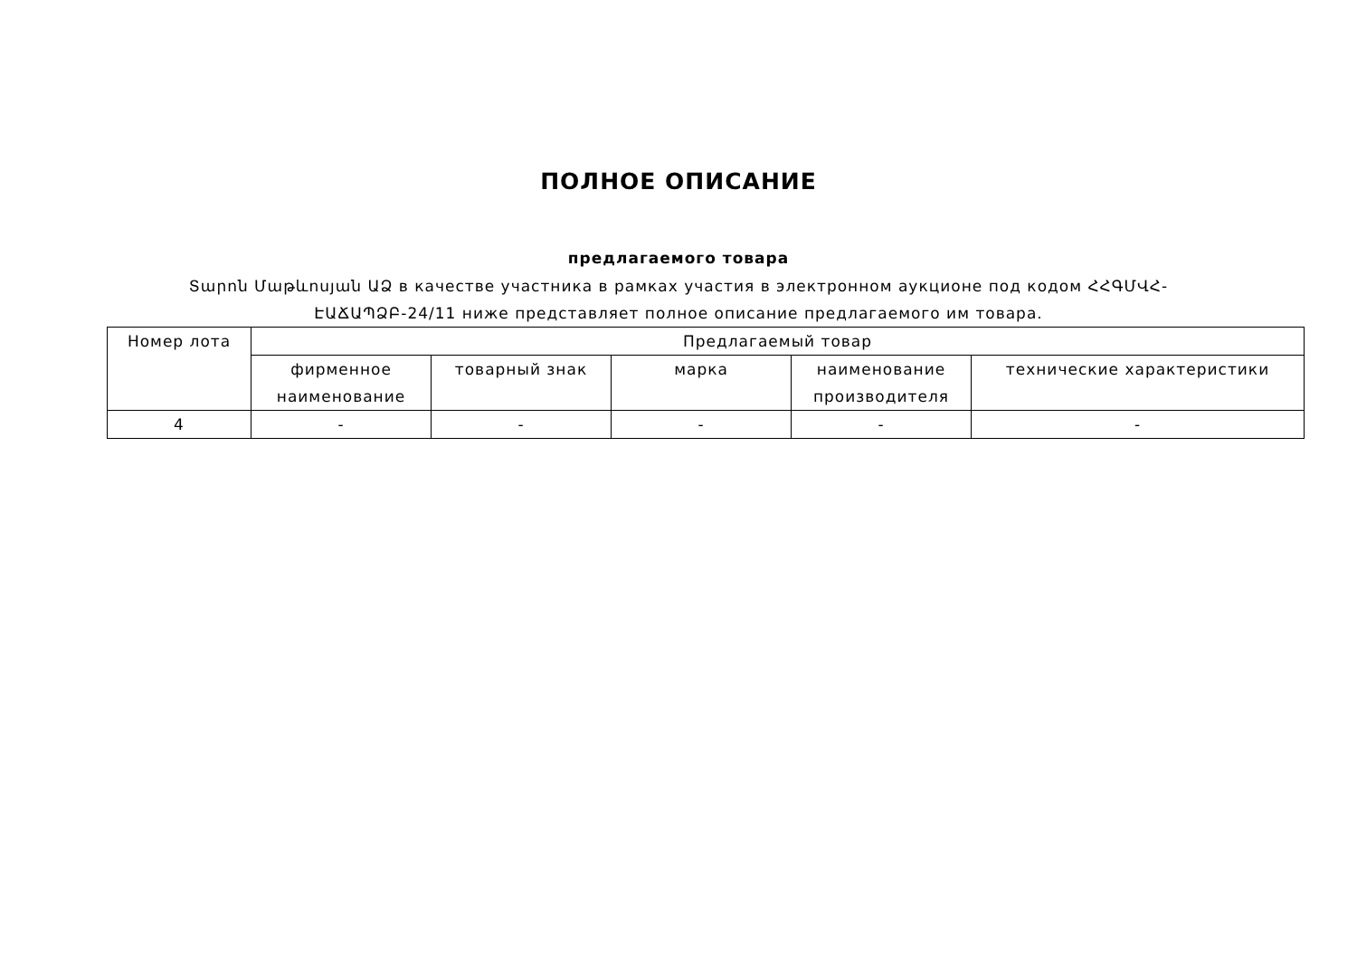ПОЛНОЕ ОПИСАНИЕ
предлагаемого товара
Տարոն Մաթևոսյան ԱՁ в качестве участника в рамках участия в электронном аукционе под кодом ՀՀԳՄՎՀ-ԷԱՃԱՊՁԲ-24/11 ниже представляет полное описание предлагаемого им товара.
| Номер лота | Предлагаемый товар | | | | |
| --- | --- | --- | --- | --- | --- |
| | фирменное наименование | товарный знак | марка | наименование производителя | технические характеристики |
| 4 | - | - | - | - | - |